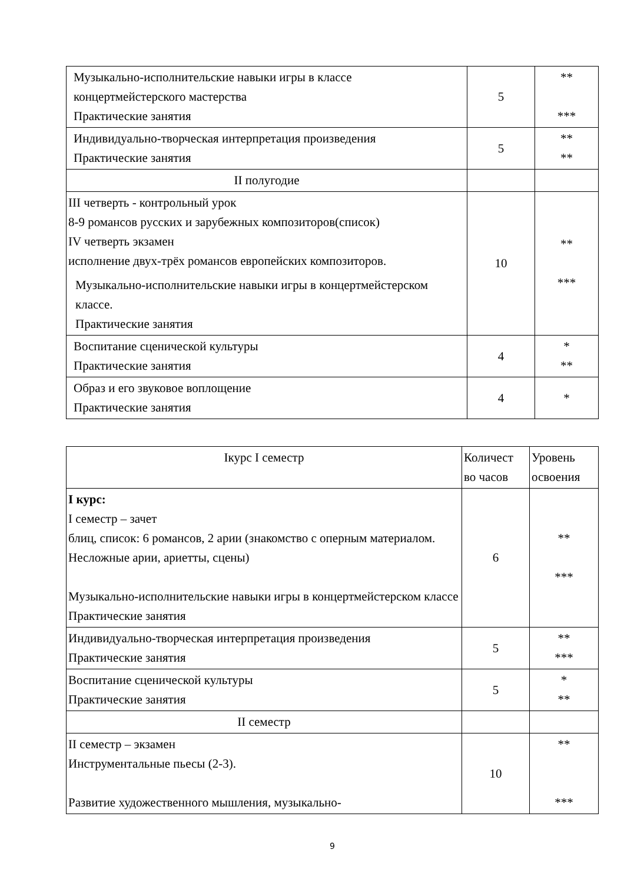| Музыкально-исполнительские навыки игры в классе концертмейстерского мастерства Практические занятия | 5 | ** *** |
| Индивидуально-творческая интерпретация произведения Практические занятия | 5 | ** ** |
| II полугодие | | |
| III четверть - контрольный урок 8-9 романсов русских и зарубежных композиторов(список) IV четверть экзамен исполнение двух-трёх романсов европейских композиторов. Музыкально-исполнительские навыки игры в концертмейстерском классе. Практические занятия | 10 | ** *** |
| Воспитание сценической культуры Практические занятия | 4 | * ** |
| Образ и его звуковое воплощение Практические занятия | 4 | * |
| Iкурс I семестр | Количест во часов | Уровень освоения |
| --- | --- | --- |
| I курс: I семестр – зачет блиц, список: 6 романсов, 2 арии (знакомство с оперным материалом. Несложные арии, ариетты, сцены) Музыкально-исполнительские навыки игры в концертмейстерском классе Практические занятия | 6 | ** *** |
| Индивидуально-творческая интерпретация произведения Практические занятия | 5 | ** *** |
| Воспитание сценической культуры Практические занятия | 5 | * ** |
| II семестр | | |
| II семестр – экзамен Инструментальные пьесы (2-3). Развитие художественного мышления, музыкально- | 10 | ** *** |
9